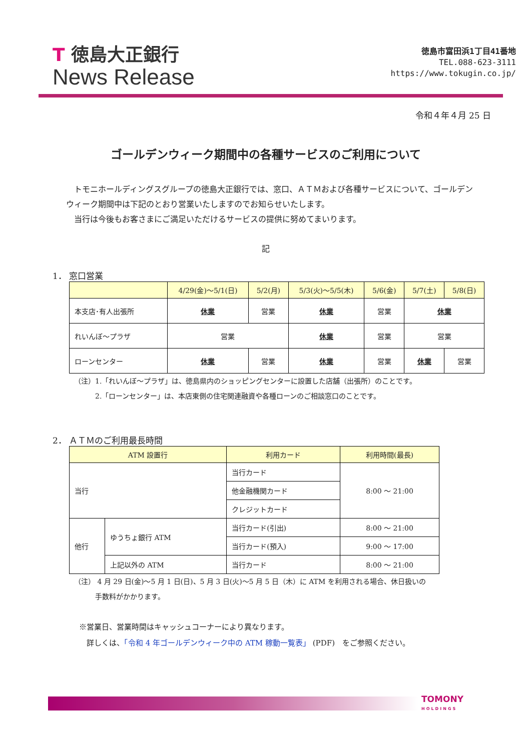T 徳島大正銀行
News Release
徳島市富田浜1丁目41番地
TEL.088-623-3111
https://www.tokugin.co.jp/
令和４年４月 25 日
ゴールデンウィーク期間中の各種サービスのご利用について
　トモニホールディングスグループの徳島大正銀行では、窓口、ＡＴＭおよび各種サービスについて、ゴールデンウィーク期間中は下記のとおり営業いたしますのでお知らせいたします。
　当行は今後もお客さまにご満足いただけるサービスの提供に努めてまいります。
記
1． 窓口営業
| | 4/29(金)～5/1(日) | 5/2(月) | 5/3(火)～5/5(木) | 5/6(金) | 5/7(土) | 5/8(日) |
| --- | --- | --- | --- | --- | --- | --- |
| 本支店･有人出張所 | 休業 | 営業 | 休業 | 営業 | 休業 | |
| れいんぼ～プラザ | 営業 | | 休業 | 営業 | 営業 | |
| ローンセンター | 休業 | 営業 | 休業 | 営業 | 休業 | 営業 |
（注）1.「れいんぼ～プラザ」は、徳島県内のショッピングセンターに設置した店舗（出張所）のことです。
　　　2.「ローンセンター」は、本店東側の住宅関連融資や各種ローンのご相談窓口のことです。
2． ＡＴＭのご利用最長時間
| ATM 設置行 | | 利用カード | 利用時間(最長) |
| --- | --- | --- | --- |
| 当行 | | 当行カード | 8:00 ～ 21:00 |
| | | 他金融機関カード | |
| | | クレジットカード | |
| 他行 | ゆうちょ銀行 ATM | 当行カード(引出) | 8:00 ～ 21:00 |
| | | 当行カード(預入) | 9:00 ～ 17:00 |
| | 上記以外の ATM | 当行カード | 8:00 ～ 21:00 |
（注） 4 月 29 日(金)～5 月 1 日(日)、5 月 3 日(火)～5 月 5 日（木）に ATM を利用される場合、休日扱いの
　　　手数料がかかります。
※営業日、営業時間はキャッシュコーナーにより異なります。
　詳しくは、「令和 4 年ゴールデンウィーク中の ATM 稼動一覧表」 (PDF)　をご参照ください。
TOMONY
HOLDINGS